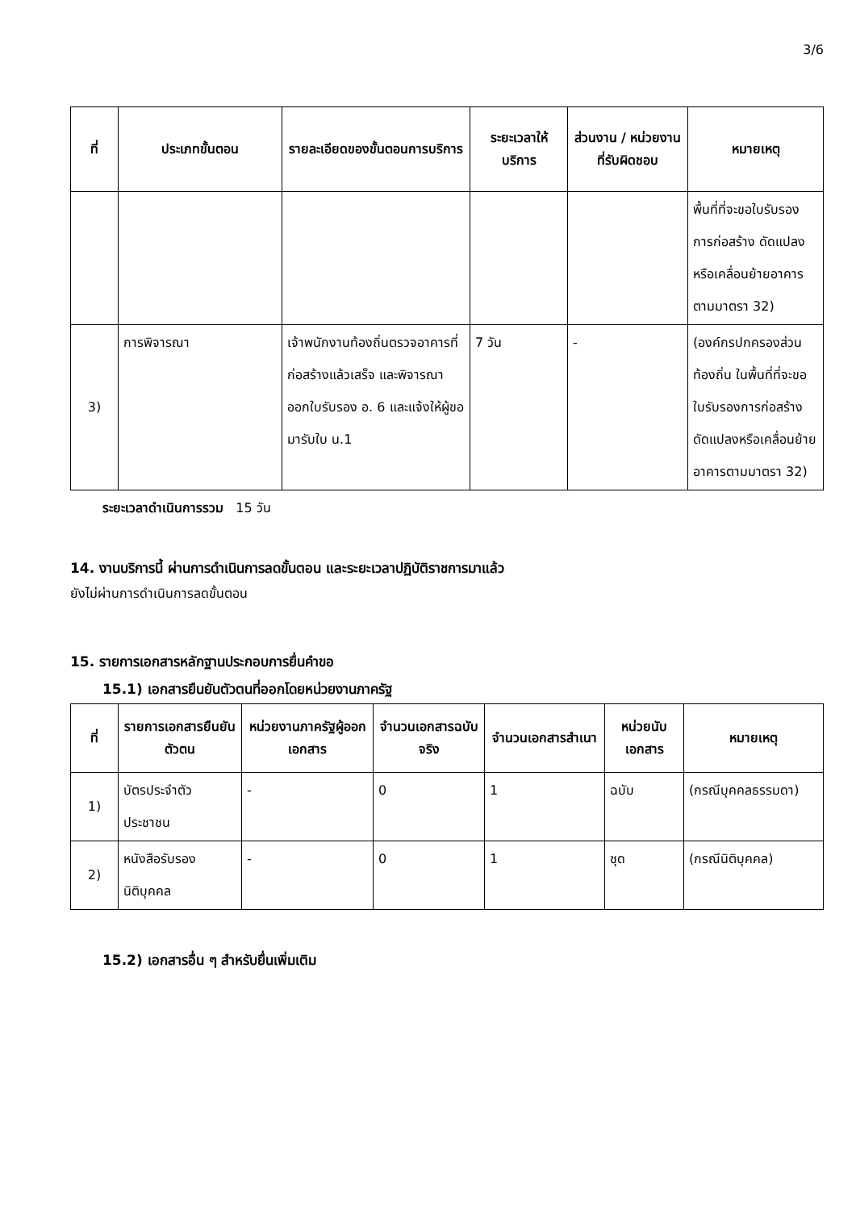3/6
| ที่ | ประเภทขั้นตอน | รายละเอียดของขั้นตอนการบริการ | ระยะเวลาให้บริการ | ส่วนงาน / หน่วยงานที่รับผิดชอบ | หมายเหตุ |
| --- | --- | --- | --- | --- | --- |
| | | | | | พื้นที่ที่จะขอใบรับรองการก่อสร้าง ดัดแปลงหรือเคลื่อนย้ายอาคารตามมาตรา 32) |
| 3) | การพิจารณา | เจ้าพนักงานท้องถิ่นตรวจอาคารที่ก่อสร้างแล้วเสร็จ และพิจารณาออกใบรับรอง อ. 6 และแจ้งให้ผู้ขอมารับใบ น.1 | 7 วัน | - | (องค์กรปกครองส่วนท้องถิ่น ในพื้นที่ที่จะขอใบรับรองการก่อสร้าง ดัดแปลงหรือเคลื่อนย้ายอาคารตามมาตรา 32) |
ระยะเวลาดำเนินการรวม 15 วัน
14. งานบริการนี้ ผ่านการดำเนินการลดขั้นตอน และระยะเวลาปฏิบัติราชการมาแล้ว
ยังไม่ผ่านการดำเนินการลดขั้นตอน
15. รายการเอกสารหลักฐานประกอบการยื่นคำขอ
15.1) เอกสารยืนยันตัวตนที่ออกโดยหน่วยงานภาครัฐ
| ที่ | รายการเอกสารยืนยันตัวตน | หน่วยงานภาครัฐผู้ออกเอกสาร | จำนวนเอกสารฉบับจริง | จำนวนเอกสารสำเนา | หน่วยนับเอกสาร | หมายเหตุ |
| --- | --- | --- | --- | --- | --- | --- |
| 1) | บัตรประจำตัวประชาชน | - | 0 | 1 | ฉบับ | (กรณีบุคคลธรรมดา) |
| 2) | หนังสือรับรองนิติบุคคล | - | 0 | 1 | ชุด | (กรณีนิติบุคคล) |
15.2) เอกสารอื่น ๆ สำหรับยื่นเพิ่มเติม